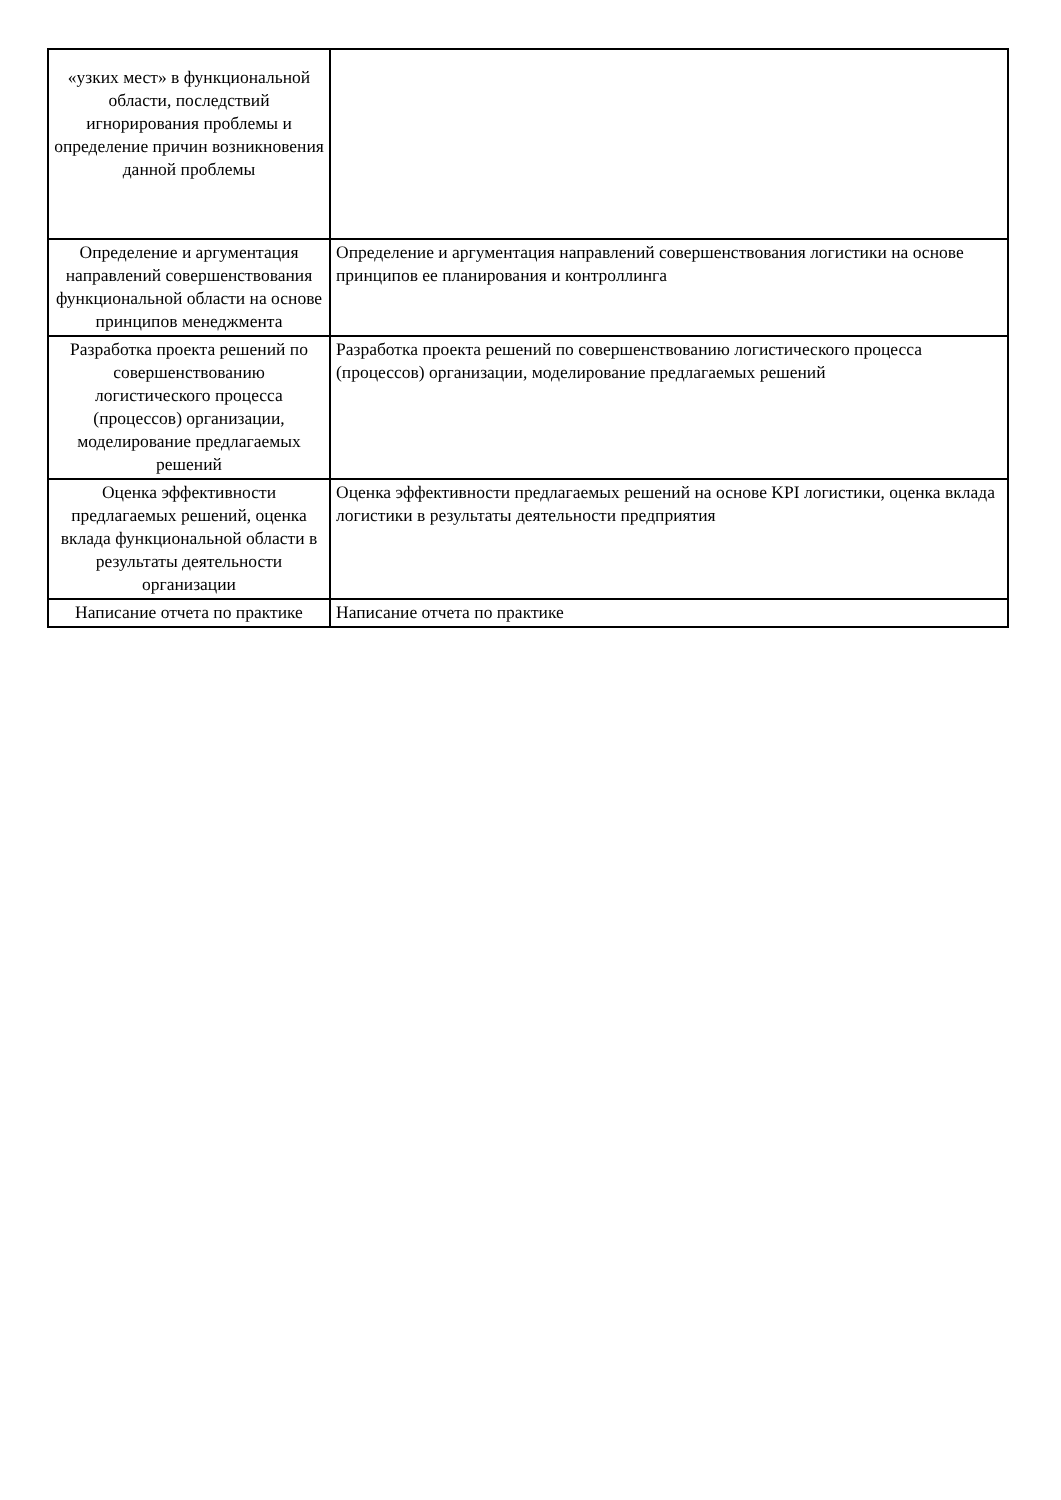| «узких мест» в функциональной области, последствий игнорирования проблемы и определение причин возникновения данной проблемы | |
| Определение и аргументация направлений совершенствования функциональной области на основе принципов менеджмента | Определение и аргументация направлений совершенствования логистики на основе принципов ее планирования и контроллинга |
| Разработка проекта решений по совершенствованию логистического процесса (процессов) организации, моделирование предлагаемых решений | Разработка проекта решений по совершенствованию логистического процесса (процессов) организации, моделирование предлагаемых решений |
| Оценка эффективности предлагаемых решений, оценка вклада функциональной области в результаты деятельности организации | Оценка эффективности предлагаемых решений на основе KPI логистики, оценка вклада логистики в результаты деятельности предприятия |
| Написание отчета по практике | Написание отчета по практике |